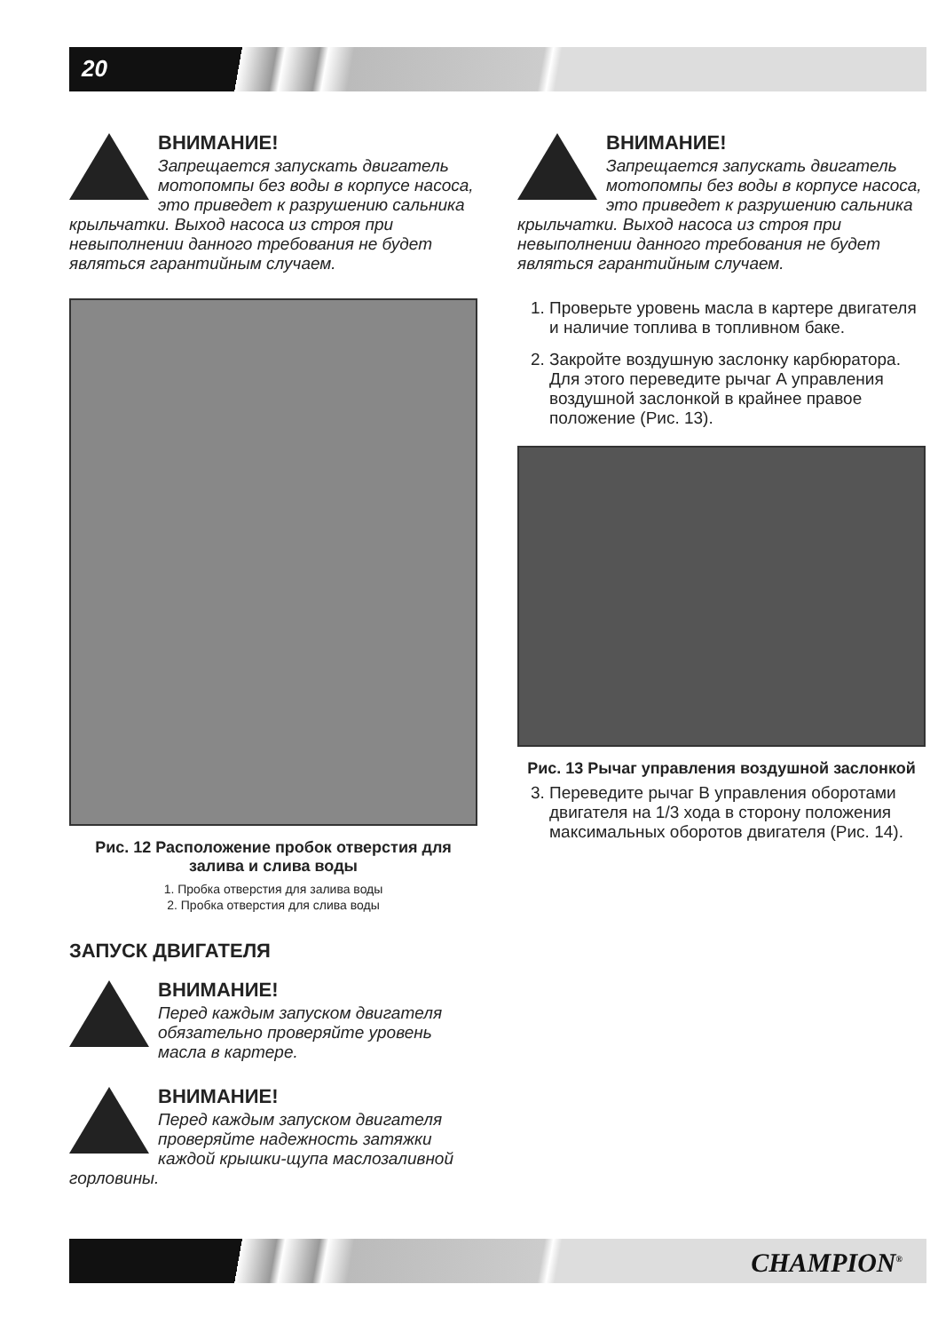20
ВНИМАНИЕ!
Запрещается запускать двигатель мотопомпы без воды в корпусе насоса, это приведет к разрушению сальника крыльчатки. Выход насоса из строя при невыполнении данного требования не будет являться гарантийным случаем.
Рис. 12 Расположение пробок отверстия для залива и слива воды
1. Пробка отверстия для залива воды
2. Пробка отверстия для слива воды
ЗАПУСК ДВИГАТЕЛЯ
ВНИМАНИЕ!
Перед каждым запуском двигателя обязательно проверяйте уровень масла в картере.
ВНИМАНИЕ!
Перед каждым запуском двигателя проверяйте надежность затяжки каждой крышки-щупа маслозаливной горловины.
ВНИМАНИЕ!
Запрещается запускать двигатель мотопомпы без воды в корпусе насоса, это приведет к разрушению сальника крыльчатки. Выход насоса из строя при невыполнении данного требования не будет являться гарантийным случаем.
1. Проверьте уровень масла в картере двигателя и наличие топлива в топливном баке.
2. Закройте воздушную заслонку карбюратора. Для этого переведите рычаг А управления воздушной заслонкой в крайнее правое положение (Рис. 13).
Рис. 13 Рычаг управления воздушной заслонкой
3. Переведите рычаг В управления оборотами двигателя на 1/3 хода в сторону положения максимальных оборотов двигателя (Рис. 14).
CHAMPION<sup>®</sup>